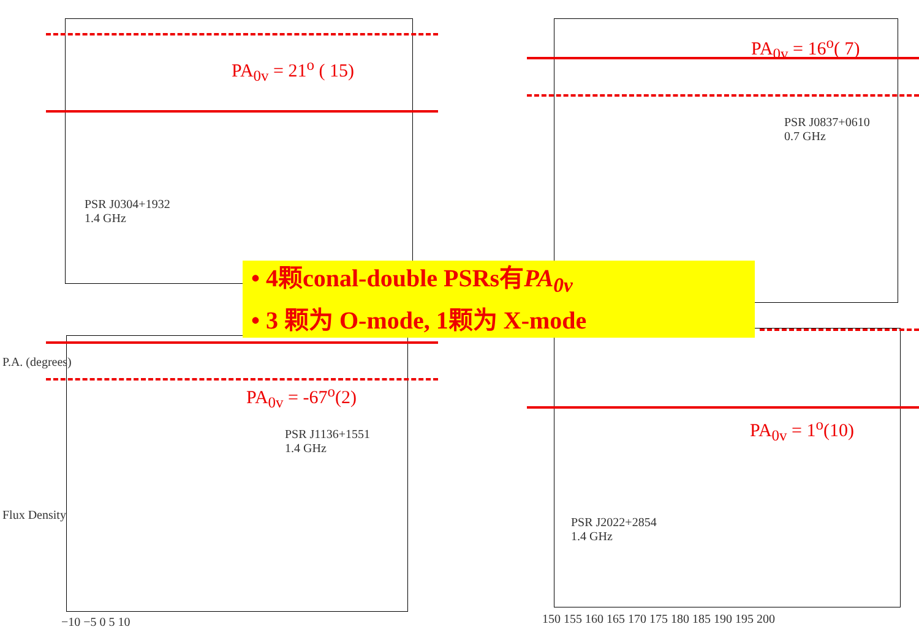PSR J0304+1932
1.4 GHz
PSR J0837+0610
0.7 GHz
PSR J1136+1551
1.4 GHz
PSR J2022+2854
1.4 GHz
PA<sub>0v</sub> = 21<sup>o</sup> ( 15)
PA<sub>0v</sub> = 16<sup>o</sup>( 7)
PA<sub>0v</sub> = -67<sup>o</sup>(2)
PA<sub>0v</sub> = 1<sup>o</sup>(10)
P.A. (degrees)
Flux Density
−10 −5 0 5 10
150 155 160 165 170 175 180 185 190 195 200
• 4颗conal-double PSRs有PA<sub>0v</sub>
• 3 颗为 O-mode, 1颗为 X-mode